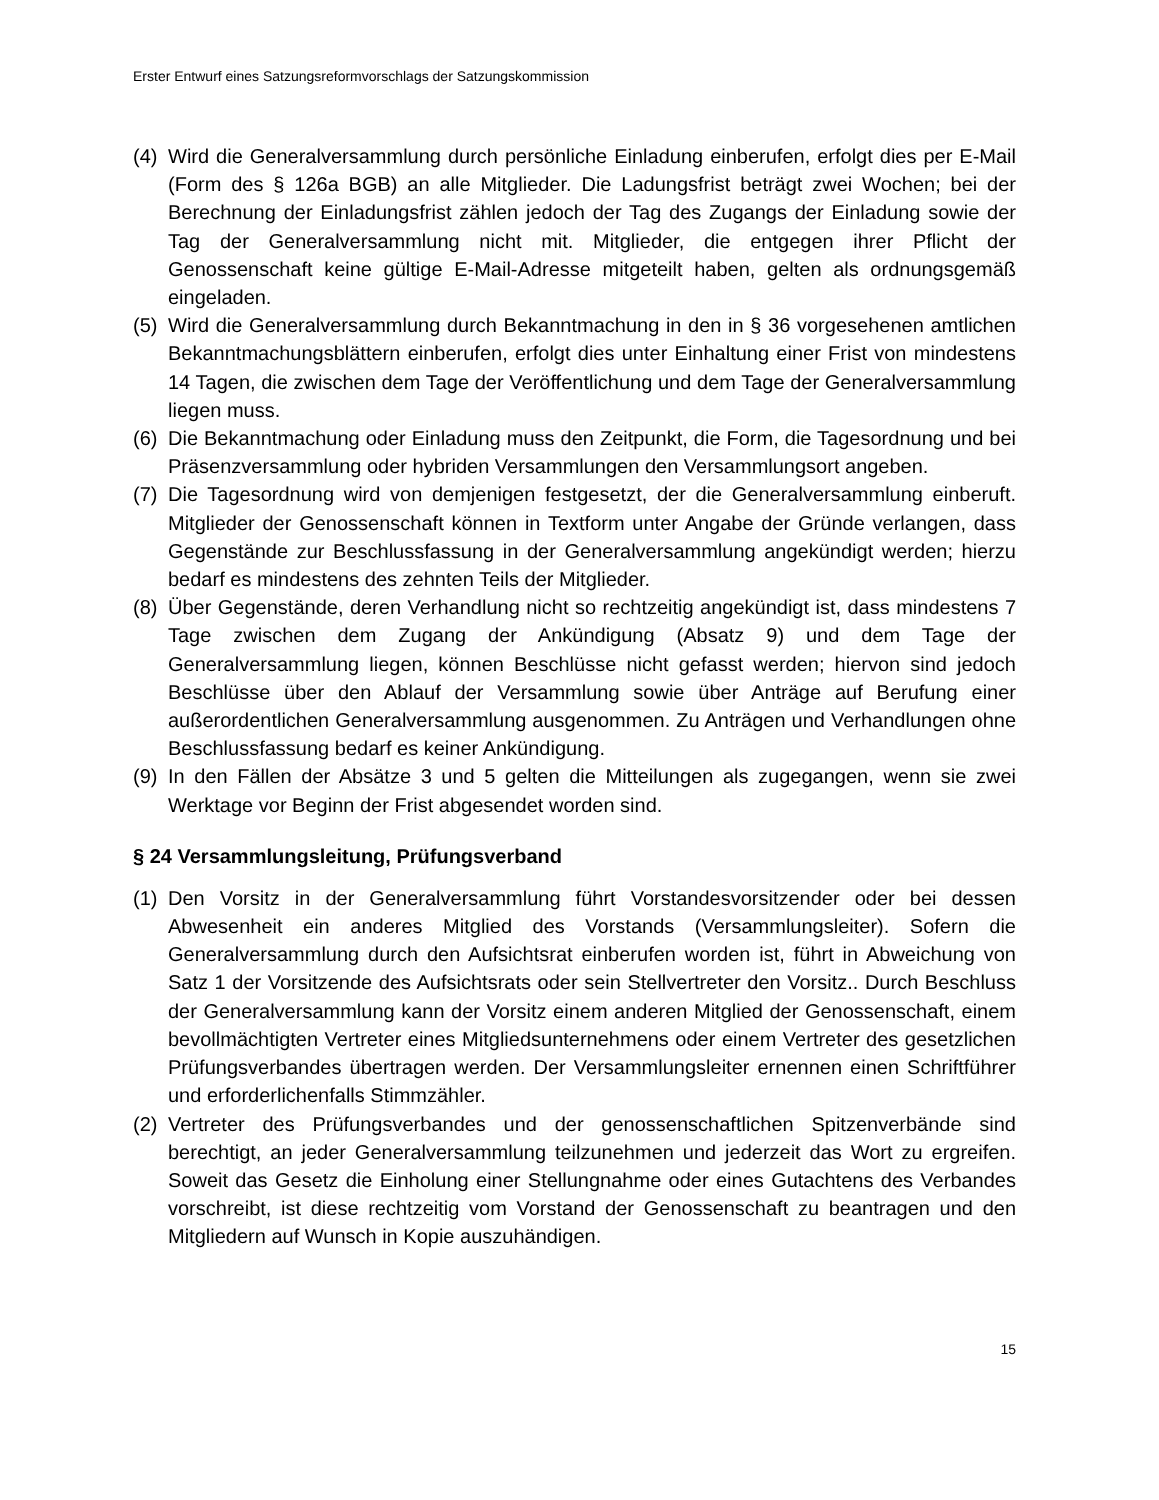Erster Entwurf eines Satzungsreformvorschlags der Satzungskommission
(4) Wird die Generalversammlung durch persönliche Einladung einberufen, erfolgt dies per E-Mail (Form des § 126a BGB) an alle Mitglieder. Die Ladungsfrist beträgt zwei Wochen; bei der Berechnung der Einladungsfrist zählen jedoch der Tag des Zugangs der Einladung sowie der Tag der Generalversammlung nicht mit. Mitglieder, die entgegen ihrer Pflicht der Genossenschaft keine gültige E-Mail-Adresse mitgeteilt haben, gelten als ordnungsgemäß eingeladen.
(5) Wird die Generalversammlung durch Bekanntmachung in den in § 36 vorgesehenen amtlichen Bekanntmachungsblättern einberufen, erfolgt dies unter Einhaltung einer Frist von mindestens 14 Tagen, die zwischen dem Tage der Veröffentlichung und dem Tage der Generalversammlung liegen muss.
(6) Die Bekanntmachung oder Einladung muss den Zeitpunkt, die Form, die Tagesordnung und bei Präsenzversammlung oder hybriden Versammlungen den Versammlungsort angeben.
(7) Die Tagesordnung wird von demjenigen festgesetzt, der die Generalversammlung einberuft. Mitglieder der Genossenschaft können in Textform unter Angabe der Gründe verlangen, dass Gegenstände zur Beschlussfassung in der Generalversammlung angekündigt werden; hierzu bedarf es mindestens des zehnten Teils der Mitglieder.
(8) Über Gegenstände, deren Verhandlung nicht so rechtzeitig angekündigt ist, dass mindestens 7 Tage zwischen dem Zugang der Ankündigung (Absatz 9) und dem Tage der Generalversammlung liegen, können Beschlüsse nicht gefasst werden; hiervon sind jedoch Beschlüsse über den Ablauf der Versammlung sowie über Anträge auf Berufung einer außerordentlichen Generalversammlung ausgenommen. Zu Anträgen und Verhandlungen ohne Beschlussfassung bedarf es keiner Ankündigung.
(9) In den Fällen der Absätze 3 und 5 gelten die Mitteilungen als zugegangen, wenn sie zwei Werktage vor Beginn der Frist abgesendet worden sind.
§ 24 Versammlungsleitung, Prüfungsverband
(1) Den Vorsitz in der Generalversammlung führt Vorstandesvorsitzender oder bei dessen Abwesenheit ein anderes Mitglied des Vorstands (Versammlungsleiter). Sofern die Generalversammlung durch den Aufsichtsrat einberufen worden ist, führt in Abweichung von Satz 1 der Vorsitzende des Aufsichtsrats oder sein Stellvertreter den Vorsitz.. Durch Beschluss der Generalversammlung kann der Vorsitz einem anderen Mitglied der Genossenschaft, einem bevollmächtigten Vertreter eines Mitgliedsunternehmens oder einem Vertreter des gesetzlichen Prüfungsverbandes übertragen werden. Der Versammlungsleiter ernennen einen Schriftführer und erforderlichenfalls Stimmzähler.
(2) Vertreter des Prüfungsverbandes und der genossenschaftlichen Spitzenverbände sind berechtigt, an jeder Generalversammlung teilzunehmen und jederzeit das Wort zu ergreifen. Soweit das Gesetz die Einholung einer Stellungnahme oder eines Gutachtens des Verbandes vorschreibt, ist diese rechtzeitig vom Vorstand der Genossenschaft zu beantragen und den Mitgliedern auf Wunsch in Kopie auszuhändigen.
15